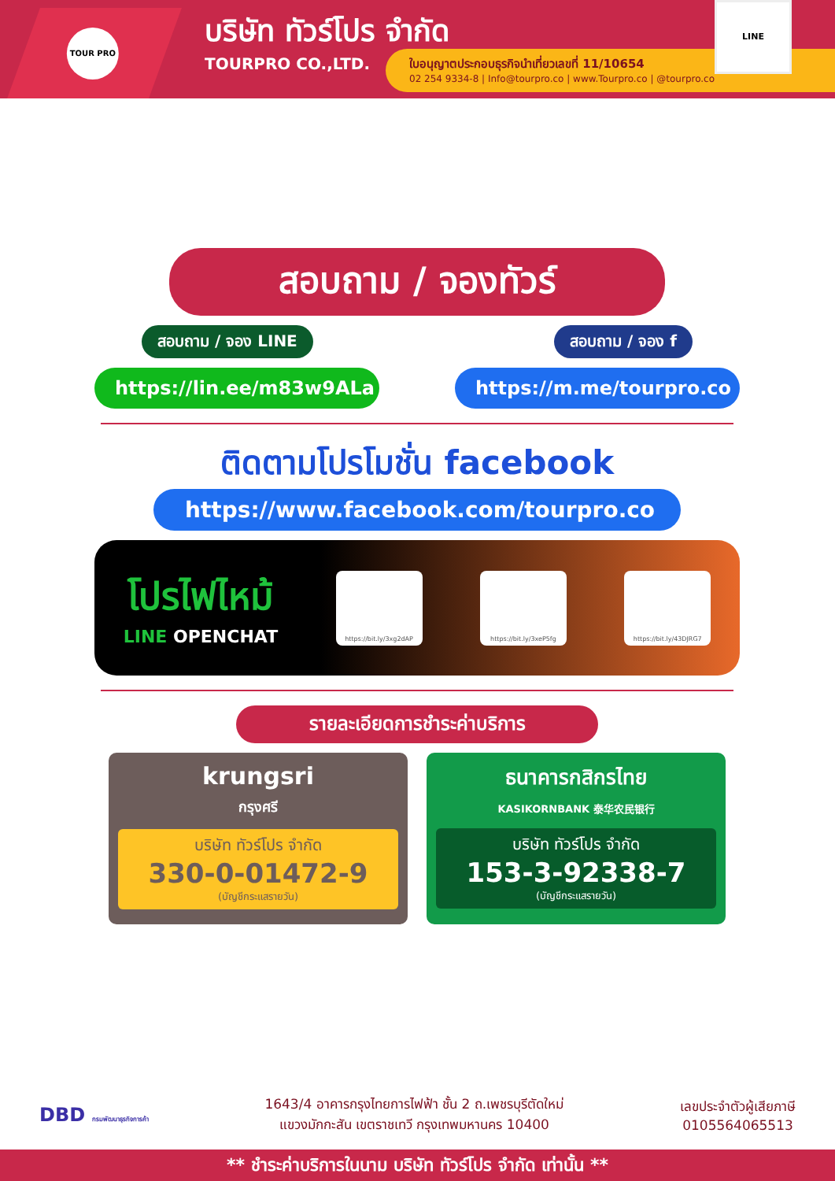TOUR PRO
บริษัท ทัวร์โปร จำกัด
TOURPRO CO.,LTD.
ใบอนุญาตประกอบธุรกิจนำเที่ยวเลขที่ 11/10654
02 254 9334-8 | Info@tourpro.co | www.Tourpro.co | @tourpro.co
LINE
สอบถาม / จองทัวร์
สอบถาม / จอง LINE สอบถาม / จอง f
https://lin.ee/m83w9ALa
https://m.me/tourpro.co
ติดตามโปรโมชั่น facebook
https://www.facebook.com/tourpro.co
โปรไฟไหม้
LINE OPENCHAT
https://bit.ly/3xg2dAP https://bit.ly/3xeP5fg https://bit.ly/43DJRG7
รายละเอียดการชำระค่าบริการ
krungsri
กรุงศรี
บริษัท ทัวร์โปร จำกัด
330-0-01472-9
(บัญชีกระแสรายวัน)
ธนาคารกสิกรไทย
KASIKORNBANK 泰华农民银行
บริษัท ทัวร์โปร จำกัด
153-3-92338-7
(บัญชีกระแสรายวัน)
DBD กรมพัฒนาธุรกิจการค้า
1643/4 อาคารกรุงไทยการไฟฟ้า ชั้น 2 ถ.เพชรบุรีตัดใหม่
แขวงมักกะสัน เขตราชเทวี กรุงเทพมหานคร 10400
เลขประจำตัวผู้เสียภาษี
0105564065513
** ชำระค่าบริการในนาม บริษัท ทัวร์โปร จำกัด เท่านั้น **